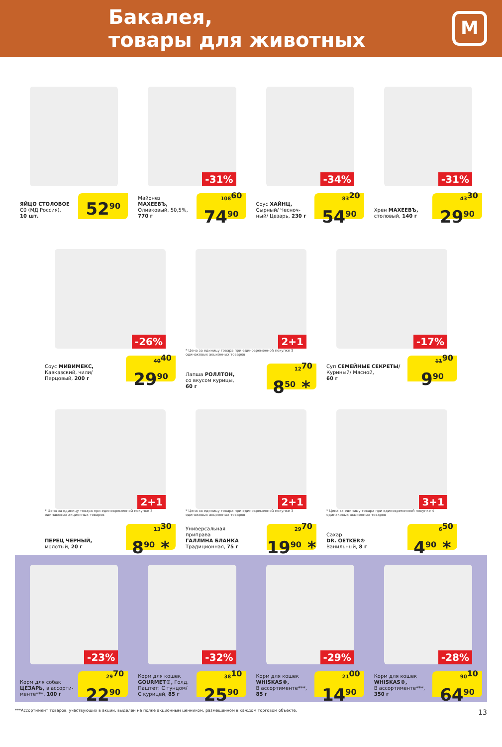Бакалея,
товары для животных
М
ЯЙЦО СТОЛОВОЕ
С0 (МД Россия),
10 шт.
52<sup>90</sup>
-31%
Майонез
МАХЕЕВЪ,
Оливковый, 50,5%,
770 г
108<sup>60</sup>
74<sup>90</sup>
-34%
Соус ХАЙНЦ,
Сырный/ Чесноч-
ный/ Цезарь, 230 г
83<sup>20</sup>
54<sup>90</sup>
-31%
Хрен МАХЕЕВЪ,
столовый, 140 г
43<sup>30</sup>
29<sup>90</sup>
-26%
Соус МИВИМЕКС,
Кавказский, чили/
Перцовый, 200 г
40<sup>40</sup>
29<sup>90</sup>
2+1
* Цена за единицу товара при единовременной покупке 3 одинаковых акционных товаров
Лапша РОЛЛТОН,
со вкусом курицы,
60 г
12<sup>70</sup>
8<sup>50</sup> *
-17%
Суп СЕМЕЙНЫЕ СЕКРЕТЫ/
Куриный/ Мясной,
60 г
11<sup>90</sup>
9<sup>90</sup>
2+1
* Цена за единицу товара при единовременной покупке 3 одинаковых акционных товаров
ПЕРЕЦ ЧЕРНЫЙ,
молотый, 20 г
13<sup>30</sup>
8<sup>90</sup> *
2+1
* Цена за единицу товара при единовременной покупке 3 одинаковых акционных товаров
Универсальная
приправа
ГАЛЛИНА БЛАНКА
Традиционная, 75 г
29<sup>70</sup>
19<sup>90</sup> *
3+1
* Цена за единицу товара при единовременной покупке 4 одинаковых акционных товаров
Сахар
DR. OETKER®
Ванильный, 8 г
6<sup>50</sup>
4<sup>90</sup> *
-23%
Корм для собак
ЦЕЗАРЬ, в ассорти-
менте***, 100 г
29<sup>70</sup>
22<sup>90</sup>
-32%
Корм для кошек
GOURMET®, Голд,
Паштет: С тунцом/
С курицей, 85 г
38<sup>10</sup>
25<sup>90</sup>
-29%
Корм для кошек
WHISKAS®,
В ассортименте***,
85 г
21<sup>00</sup>
14<sup>90</sup>
-28%
Корм для кошек
WHISKAS®,
В ассортименте***,
350 г
90<sup>10</sup>
64<sup>90</sup>
***Ассортимент товаров, участвующих в акции, выделен на полке акционным ценником, размещенном в каждом торговом объекте. 13